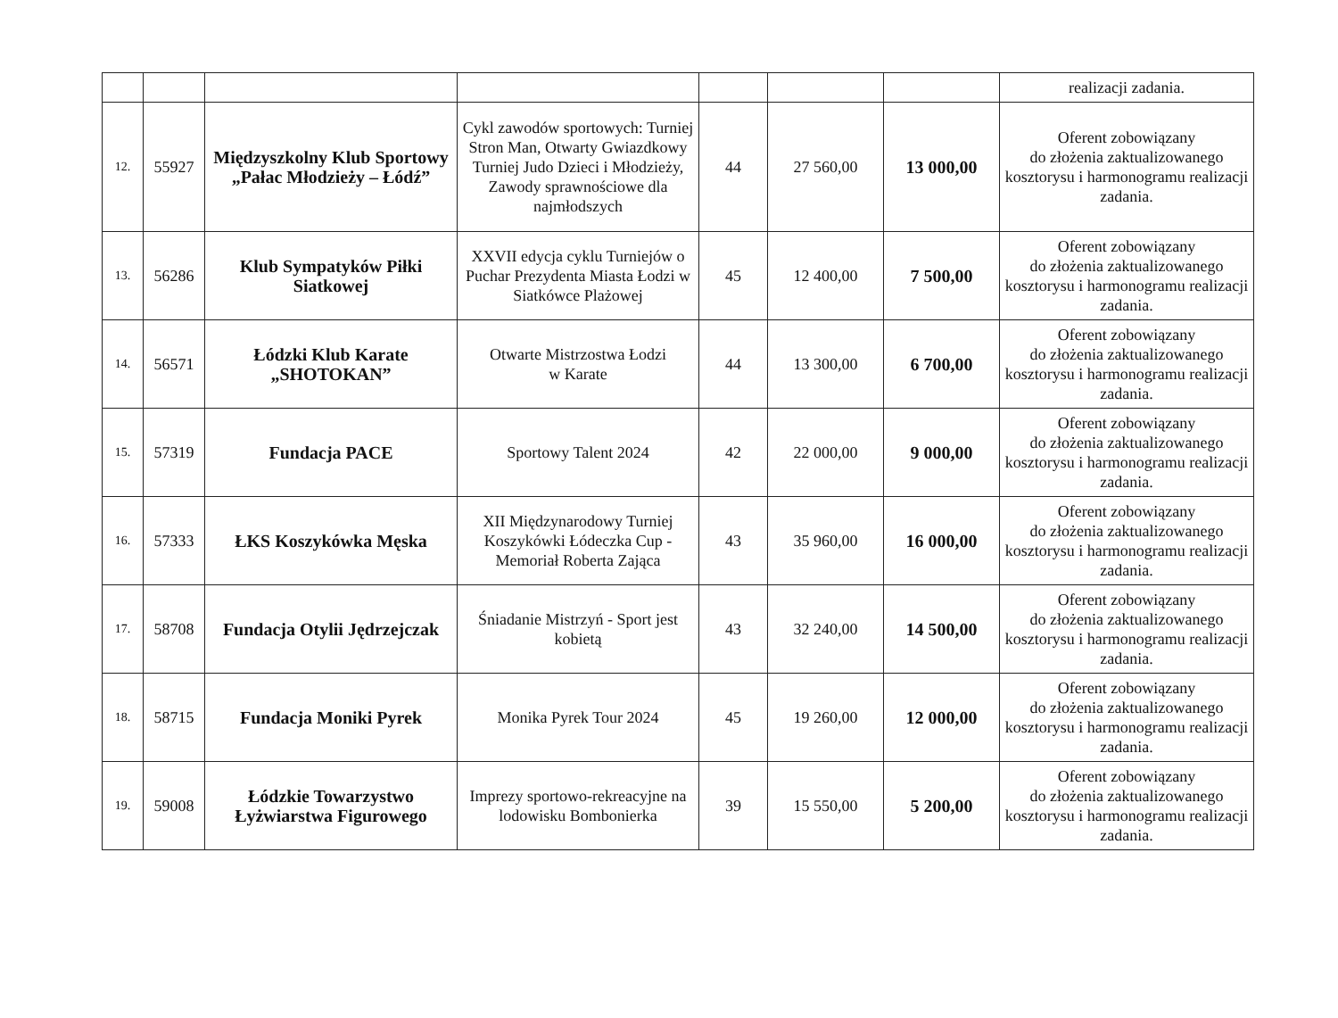| | | | | | | | realizacji zadania. |
| 12. | 55927 | Międzyszkolny Klub Sportowy „Pałac Młodzieży – Łódź” | Cykl zawodów sportowych: Turniej Stron Man, Otwarty Gwiazdkowy Turniej Judo Dzieci i Młodzieży, Zawody sprawnościowe dla najmłodszych | 44 | 27 560,00 | 13 000,00 | Oferent zobowiązany do złożenia zaktualizowanego kosztorysu i harmonogramu realizacji zadania. |
| 13. | 56286 | Klub Sympatyków Piłki Siatkowej | XXVII edycja cyklu Turniejów o Puchar Prezydenta Miasta Łodzi w Siatkówce Plażowej | 45 | 12 400,00 | 7 500,00 | Oferent zobowiązany do złożenia zaktualizowanego kosztorysu i harmonogramu realizacji zadania. |
| 14. | 56571 | Łódzki Klub Karate „SHOTOKAN” | Otwarte Mistrzostwa Łodzi w Karate | 44 | 13 300,00 | 6 700,00 | Oferent zobowiązany do złożenia zaktualizowanego kosztorysu i harmonogramu realizacji zadania. |
| 15. | 57319 | Fundacja PACE | Sportowy Talent 2024 | 42 | 22 000,00 | 9 000,00 | Oferent zobowiązany do złożenia zaktualizowanego kosztorysu i harmonogramu realizacji zadania. |
| 16. | 57333 | ŁKS Koszykówka Męska | XII Międzynarodowy Turniej Koszykówki Łódeczka Cup - Memoriał Roberta Zająca | 43 | 35 960,00 | 16 000,00 | Oferent zobowiązany do złożenia zaktualizowanego kosztorysu i harmonogramu realizacji zadania. |
| 17. | 58708 | Fundacja Otylii Jędrzejczak | Śniadanie Mistrzyń - Sport jest kobietą | 43 | 32 240,00 | 14 500,00 | Oferent zobowiązany do złożenia zaktualizowanego kosztorysu i harmonogramu realizacji zadania. |
| 18. | 58715 | Fundacja Moniki Pyrek | Monika Pyrek Tour 2024 | 45 | 19 260,00 | 12 000,00 | Oferent zobowiązany do złożenia zaktualizowanego kosztorysu i harmonogramu realizacji zadania. |
| 19. | 59008 | Łódzkie Towarzystwo Łyżwiarstwa Figurowego | Imprezy sportowo-rekreacyjne na lodowisku Bombonierka | 39 | 15 550,00 | 5 200,00 | Oferent zobowiązany do złożenia zaktualizowanego kosztorysu i harmonogramu realizacji zadania. |